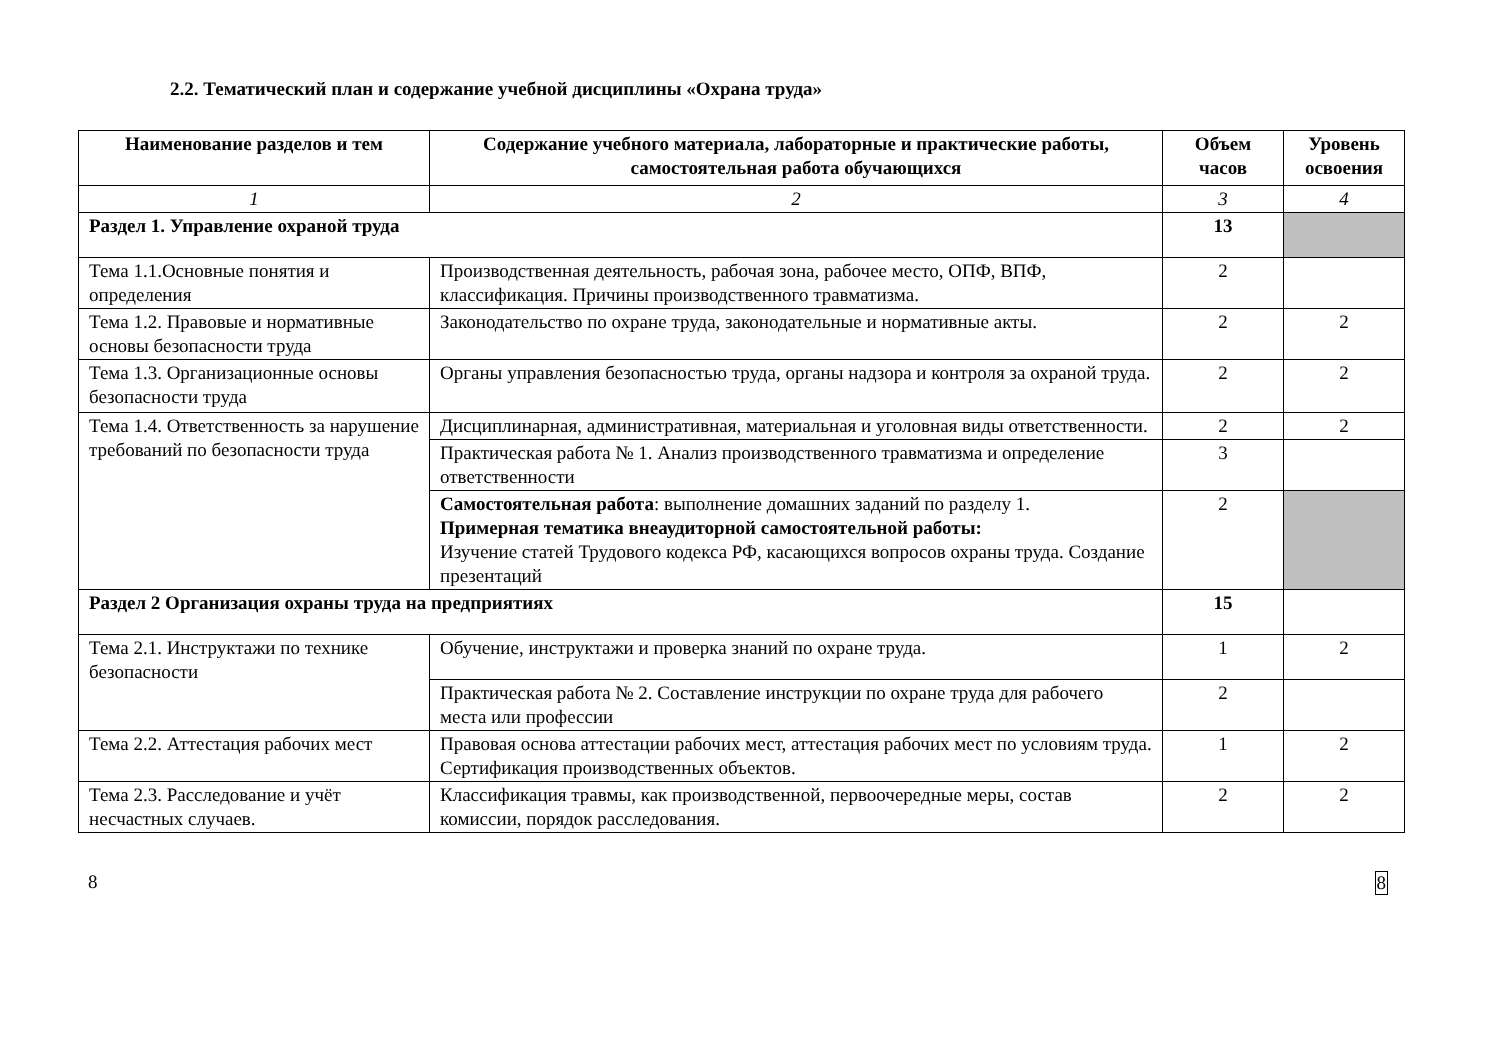2.2. Тематический план и содержание учебной дисциплины «Охрана труда»
| Наименование разделов и тем | Содержание учебного материала, лабораторные и практические работы, самостоятельная работа обучающихся | Объем часов | Уровень освоения |
| --- | --- | --- | --- |
| 1 | 2 | 3 | 4 |
| Раздел 1. Управление охраной труда | | 13 | |
| Тема 1.1.Основные понятия и определения | Производственная деятельность, рабочая зона, рабочее место, ОПФ, ВПФ, классификация. Причины производственного травматизма. | 2 | |
| Тема 1.2. Правовые и нормативные основы безопасности труда | Законодательство по охране труда, законодательные и нормативные акты. | 2 | 2 |
| Тема 1.3. Организационные основы безопасности труда | Органы управления безопасностью труда, органы надзора и контроля за охраной труда. | 2 | 2 |
| Тема 1.4. Ответственность за нарушение требований по безопасности труда | Дисциплинарная, административная, материальная и уголовная виды ответственности. | 2 | 2 |
| | Практическая работа № 1. Анализ производственного травматизма и определение ответственности | 3 | |
| | Самостоятельная работа : выполнение домашних заданий по разделу 1. Примерная тематика внеаудиторной самостоятельной работы: Изучение статей Трудового кодекса РФ, касающихся вопросов охраны труда. Создание презентаций | 2 | |
| Раздел 2 Организация охраны труда на предприятиях | | 15 | |
| Тема 2.1. Инструктажи по технике безопасности | Обучение, инструктажи и проверка знаний по охране труда. | 1 | 2 |
| | Практическая работа № 2. Составление инструкции по охране труда для рабочего места или профессии | 2 | |
| Тема 2.2. Аттестация рабочих мест | Правовая основа аттестации рабочих мест, аттестация рабочих мест по условиям труда. Сертификация производственных объектов. | 1 | 2 |
| Тема 2.3. Расследование и учёт несчастных случаев. | Классификация травмы, как производственной, первоочередные меры, состав комиссии, порядок расследования. | 2 | 2 |
8 8